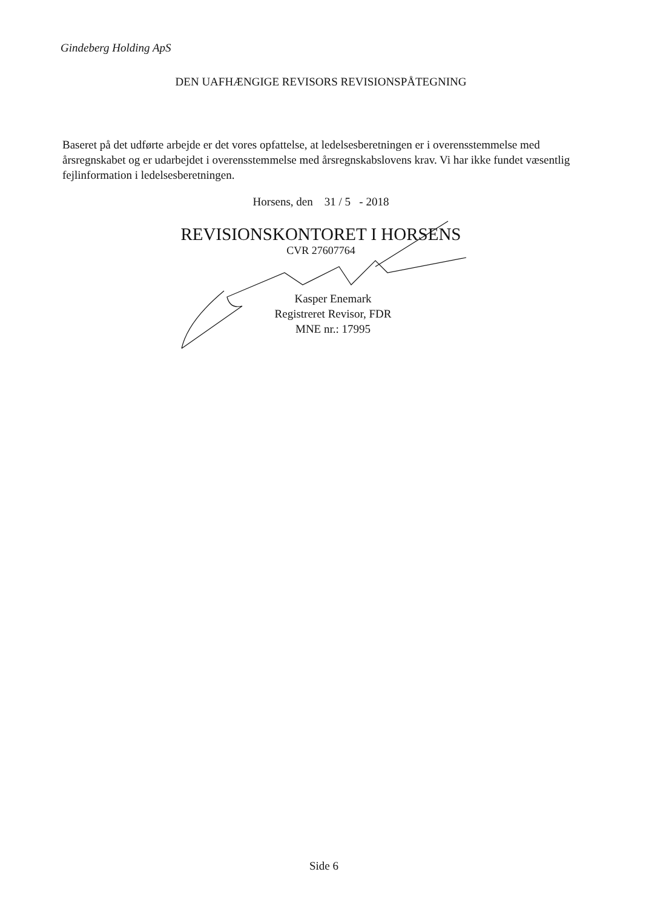Gindeberg Holding ApS
DEN UAFHÆNGIGE REVISORS REVISIONSPÅTEGNING
Baseret på det udførte arbejde er det vores opfattelse, at ledelsesberetningen er i overensstemmelse med årsregnskabet og er udarbejdet i overensstemmelse med årsregnskabslovens krav. Vi har ikke fundet væsentlig fejlinformation i ledelsesberetningen.
Horsens, den 31 / 5 - 2018
REVISIONSKONTORET I HORSENS
CVR 27607764
Kasper Enemark
Registreret Revisor, FDR
MNE nr.: 17995
Side 6